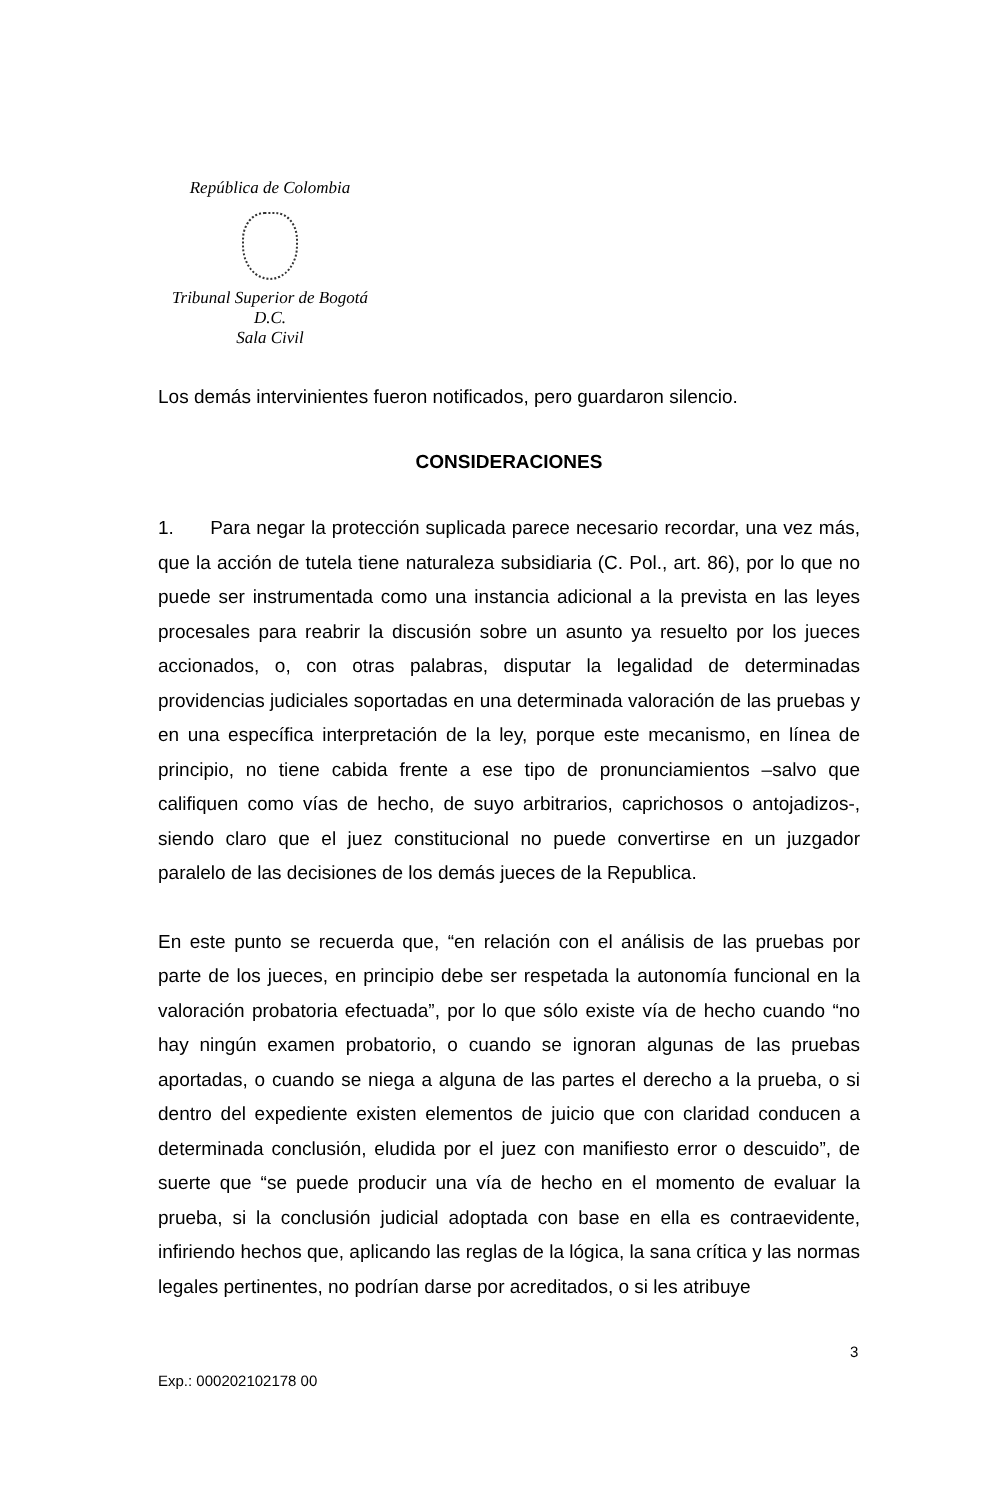República de Colombia
Tribunal Superior de Bogotá D.C.
Sala Civil
Los demás intervinientes fueron notificados, pero guardaron silencio.
CONSIDERACIONES
1. Para negar la protección suplicada parece necesario recordar, una vez más, que la acción de tutela tiene naturaleza subsidiaria (C. Pol., art. 86), por lo que no puede ser instrumentada como una instancia adicional a la prevista en las leyes procesales para reabrir la discusión sobre un asunto ya resuelto por los jueces accionados, o, con otras palabras, disputar la legalidad de determinadas providencias judiciales soportadas en una determinada valoración de las pruebas y en una específica interpretación de la ley, porque este mecanismo, en línea de principio, no tiene cabida frente a ese tipo de pronunciamientos –salvo que califiquen como vías de hecho, de suyo arbitrarios, caprichosos o antojadizos-, siendo claro que el juez constitucional no puede convertirse en un juzgador paralelo de las decisiones de los demás jueces de la Republica.
En este punto se recuerda que, “en relación con el análisis de las pruebas por parte de los jueces, en principio debe ser respetada la autonomía funcional en la valoración probatoria efectuada”, por lo que sólo existe vía de hecho cuando “no hay ningún examen probatorio, o cuando se ignoran algunas de las pruebas aportadas, o cuando se niega a alguna de las partes el derecho a la prueba, o si dentro del expediente existen elementos de juicio que con claridad conducen a determinada conclusión, eludida por el juez con manifiesto error o descuido”, de suerte que “se puede producir una vía de hecho en el momento de evaluar la prueba, si la conclusión judicial adoptada con base en ella es contraevidente, infiriendo hechos que, aplicando las reglas de la lógica, la sana crítica y las normas legales pertinentes, no podrían darse por acreditados, o si les atribuye
3
Exp.: 000202102178 00